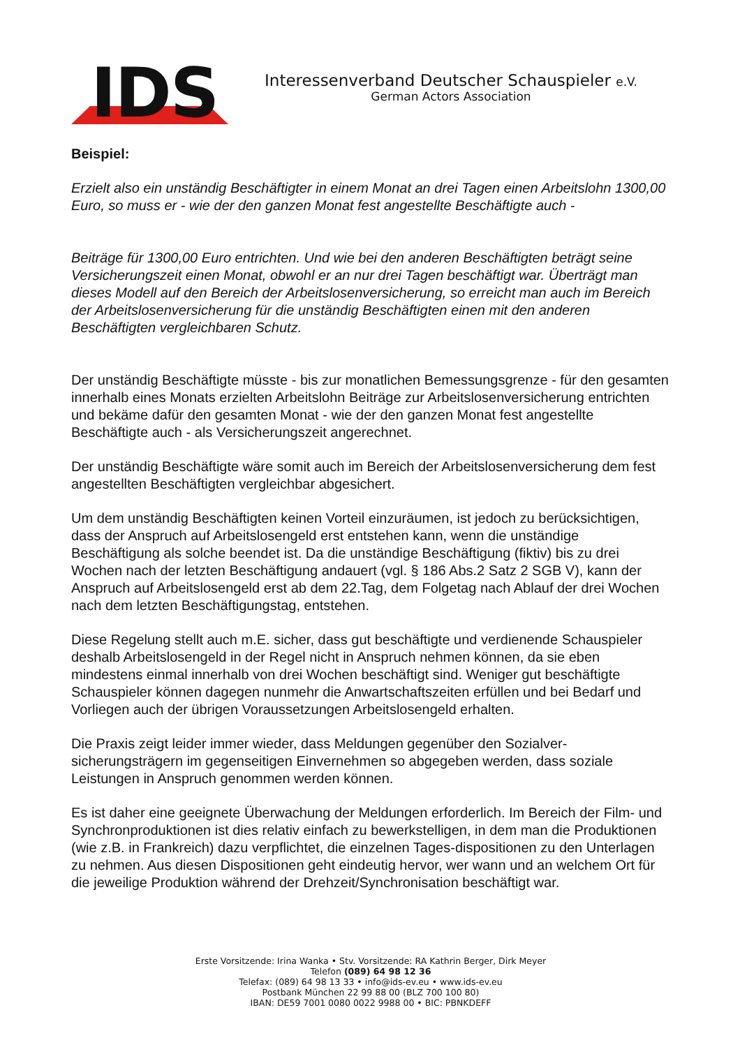IDS
Interessenverband Deutscher Schauspieler e.V.
German Actors Association
Beispiel:
Erzielt also ein unständig Beschäftigter in einem Monat an drei Tagen einen Arbeitslohn 1300,00 Euro, so muss er - wie der den ganzen Monat fest angestellte Beschäftigte auch -
Beiträge für 1300,00 Euro entrichten. Und wie bei den anderen Beschäftigten beträgt seine Versicherungszeit einen Monat, obwohl er an nur drei Tagen beschäftigt war. Überträgt man dieses Modell auf den Bereich der Arbeitslosenversicherung, so erreicht man auch im Bereich der Arbeitslosenversicherung für die unständig Beschäftigten einen mit den anderen Beschäftigten vergleichbaren Schutz.
Der unständig Beschäftigte müsste - bis zur monatlichen Bemessungsgrenze - für den gesamten innerhalb eines Monats erzielten Arbeitslohn Beiträge zur Arbeitslosenversicherung entrichten und bekäme dafür den gesamten Monat - wie der den ganzen Monat fest angestellte Beschäftigte auch - als Versicherungszeit angerechnet.
Der unständig Beschäftigte wäre somit auch im Bereich der Arbeitslosenversicherung dem fest angestellten Beschäftigten vergleichbar abgesichert.
Um dem unständig Beschäftigten keinen Vorteil einzuräumen, ist jedoch zu berücksichtigen, dass der Anspruch auf Arbeitslosengeld erst entstehen kann, wenn die unständige Beschäftigung als solche beendet ist. Da die unständige Beschäftigung (fiktiv) bis zu drei Wochen nach der letzten Beschäftigung andauert (vgl. § 186 Abs.2 Satz 2 SGB V), kann der Anspruch auf Arbeitslosengeld erst ab dem 22.Tag, dem Folgetag nach Ablauf der drei Wochen nach dem letzten Beschäftigungstag, entstehen.
Diese Regelung stellt auch m.E. sicher, dass gut beschäftigte und verdienende Schauspieler deshalb Arbeitslosengeld in der Regel nicht in Anspruch nehmen können, da sie eben mindestens einmal innerhalb von drei Wochen beschäftigt sind. Weniger gut beschäftigte Schauspieler können dagegen nunmehr die Anwartschaftszeiten erfüllen und bei Bedarf und Vorliegen auch der übrigen Voraussetzungen Arbeitslosengeld erhalten.
Die Praxis zeigt leider immer wieder, dass Meldungen gegenüber den Sozialver-sicherungsträgern im gegenseitigen Einvernehmen so abgegeben werden, dass soziale Leistungen in Anspruch genommen werden können.
Es ist daher eine geeignete Überwachung der Meldungen erforderlich. Im Bereich der Film- und Synchronproduktionen ist dies relativ einfach zu bewerkstelligen, in dem man die Produktionen (wie z.B. in Frankreich) dazu verpflichtet, die einzelnen Tages-dispositionen zu den Unterlagen zu nehmen. Aus diesen Dispositionen geht eindeutig hervor, wer wann und an welchem Ort für die jeweilige Produktion während der Drehzeit/Synchronisation beschäftigt war.
Erste Vorsitzende: Irina Wanka • Stv. Vorsitzende: RA Kathrin Berger, Dirk Meyer
Telefon (089) 64 98 12 36
Telefax: (089) 64 98 13 33 • info@ids-ev.eu • www.ids-ev.eu
Postbank München 22 99 88 00 (BLZ 700 100 80)
IBAN: DE59 7001 0080 0022 9988 00 • BIC: PBNKDEFF